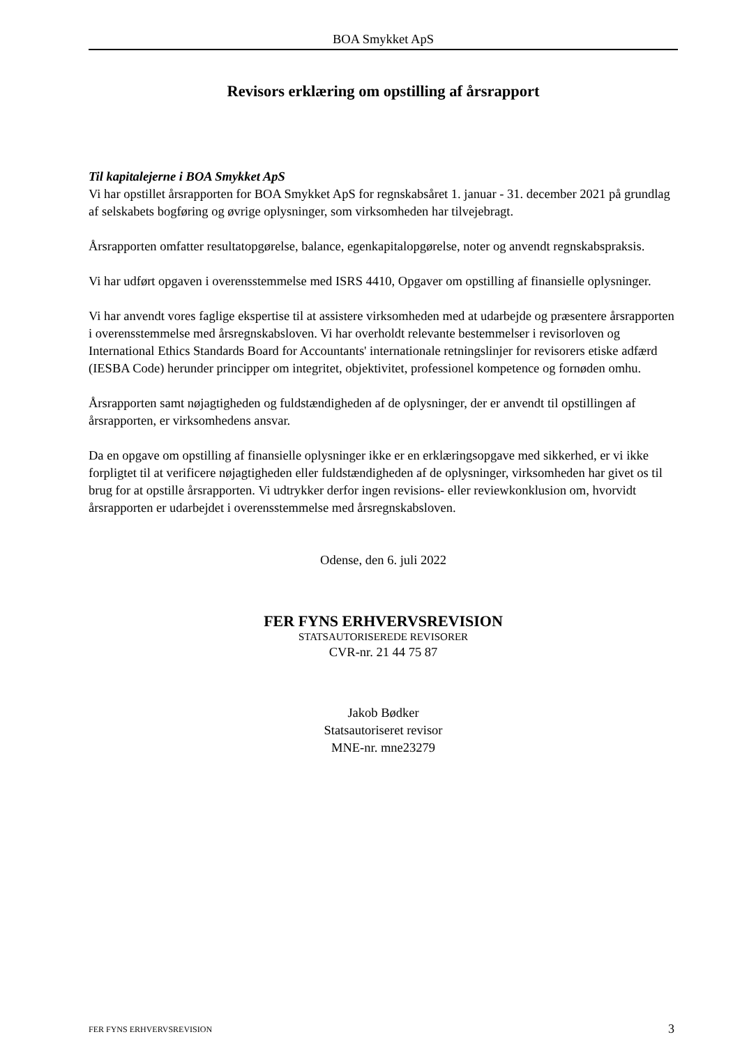BOA Smykket ApS
Revisors erklæring om opstilling af årsrapport
Til kapitalejerne i BOA Smykket ApS
Vi har opstillet årsrapporten for BOA Smykket ApS for regnskabsåret 1. januar - 31. december 2021 på grundlag af selskabets bogføring og øvrige oplysninger, som virksomheden har tilvejebragt.
Årsrapporten omfatter resultatopgørelse, balance, egenkapitalopgørelse, noter og anvendt regnskabspraksis.
Vi har udført opgaven i overensstemmelse med ISRS 4410, Opgaver om opstilling af finansielle oplysninger.
Vi har anvendt vores faglige ekspertise til at assistere virksomheden med at udarbejde og præsentere årsrapporten i overensstemmelse med årsregnskabsloven. Vi har overholdt relevante bestemmelser i revisorloven og International Ethics Standards Board for Accountants' internationale retningslinjer for revisorers etiske adfærd (IESBA Code) herunder principper om integritet, objektivitet, professionel kompetence og fornøden omhu.
Årsrapporten samt nøjagtigheden og fuldstændigheden af de oplysninger, der er anvendt til opstillingen af årsrapporten, er virksomhedens ansvar.
Da en opgave om opstilling af finansielle oplysninger ikke er en erklæringsopgave med sikkerhed, er vi ikke forpligtet til at verificere nøjagtigheden eller fuldstændigheden af de oplysninger, virksomheden har givet os til brug for at opstille årsrapporten. Vi udtrykker derfor ingen revisions- eller reviewkonklusion om, hvorvidt årsrapporten er udarbejdet i overensstemmelse med årsregnskabsloven.
Odense, den 6. juli 2022
FER FYNS ERHVERVSREVISION
STATSAUTORISEREDE REVISORER
CVR-nr. 21 44 75 87
Jakob Bødker
Statsautoriseret revisor
MNE-nr. mne23279
FER FYNS ERHVERVSREVISION 3